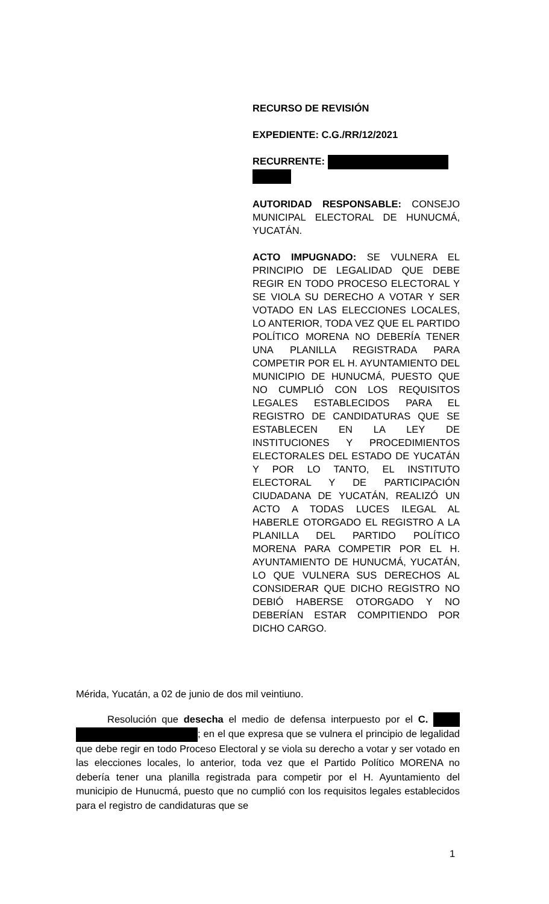RECURSO DE REVISIÓN
EXPEDIENTE: C.G./RR/12/2021
RECURRENTE:
AUTORIDAD RESPONSABLE: CONSEJO MUNICIPAL ELECTORAL DE HUNUCMÁ, YUCATÁN.
ACTO IMPUGNADO: SE VULNERA EL PRINCIPIO DE LEGALIDAD QUE DEBE REGIR EN TODO PROCESO ELECTORAL Y SE VIOLA SU DERECHO A VOTAR Y SER VOTADO EN LAS ELECCIONES LOCALES, LO ANTERIOR, TODA VEZ QUE EL PARTIDO POLÍTICO MORENA NO DEBERÍA TENER UNA PLANILLA REGISTRADA PARA COMPETIR POR EL H. AYUNTAMIENTO DEL MUNICIPIO DE HUNUCMÁ, PUESTO QUE NO CUMPLIÓ CON LOS REQUISITOS LEGALES ESTABLECIDOS PARA EL REGISTRO DE CANDIDATURAS QUE SE ESTABLECEN EN LA LEY DE INSTITUCIONES Y PROCEDIMIENTOS ELECTORALES DEL ESTADO DE YUCATÁN Y POR LO TANTO, EL INSTITUTO ELECTORAL Y DE PARTICIPACIÓN CIUDADANA DE YUCATÁN, REALIZÓ UN ACTO A TODAS LUCES ILEGAL AL HABERLE OTORGADO EL REGISTRO A LA PLANILLA DEL PARTIDO POLÍTICO MORENA PARA COMPETIR POR EL H. AYUNTAMIENTO DE HUNUCMÁ, YUCATÁN, LO QUE VULNERA SUS DERECHOS AL CONSIDERAR QUE DICHO REGISTRO NO DEBIÓ HABERSE OTORGADO Y NO DEBERÍAN ESTAR COMPITIENDO POR DICHO CARGO.
Mérida, Yucatán, a 02 de junio de dos mil veintiuno.
Resolución que desecha el medio de defensa interpuesto por el C. ; en el que expresa que se vulnera el principio de legalidad que debe regir en todo Proceso Electoral y se viola su derecho a votar y ser votado en las elecciones locales, lo anterior, toda vez que el Partido Político MORENA no debería tener una planilla registrada para competir por el H. Ayuntamiento del municipio de Hunucmá, puesto que no cumplió con los requisitos legales establecidos para el registro de candidaturas que se
1